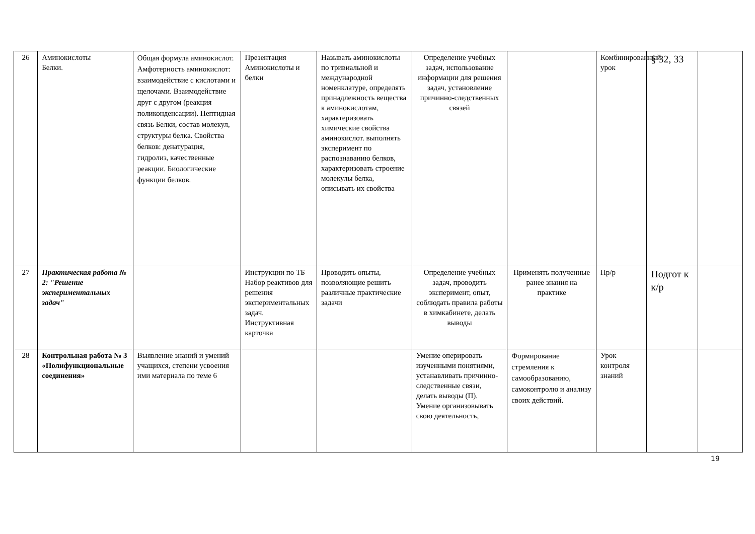| 26 | Аминокислоты Белки. | Общая формула аминокислот. Амфотерность аминокислот: взаимодействие с кислотами и щелочами. Взаимодействие друг с другом (реакция поликонденсации). Пептидная связь Белки, состав молекул, структуры белка. Свойства белков: денатурация, гидролиз, качественные реакции. Биологические функции белков. | Презентация Аминокислоты и белки | Называть аминокислоты по тривиальной и международной номенклатуре, определять принадлежность вещества к аминокислотам, характеризовать химические свойства аминокислот. выполнять эксперимент по распознаванию белков, характеризовать строение молекулы белка, описывать их свойства | Определение учебных задач, использование информации для решения задач, установление причинно-следственных связей | | Комбинированный урок | § 32, 33 | |
| 27 | Практическая работа № 2: "Решение экспериментальных задач" | | Инструкции по ТБ Набор реактивов для решения экспериментальных задач. Инструктивная карточка | Проводить опыты, позволяющие решить различные практические задачи | Определение учебных задач, проводить эксперимент, опыт, соблюдать правила работы в химкабинете, делать выводы | Применять полученные ранее знания на практике | Пр/р | Подгот к к/р | |
| 28 | Контрольная работа № 3 «Полифункциональные соединения» | Выявление знаний и умений учащихся, степени усвоения ими материала по теме 6 | | | Умение оперировать изученными понятиями, устанавливать причинно-следственные связи, делать выводы (П). Умение организовывать свою деятельность, | Формирование стремления к самообразованию, самоконтролю и анализу своих действий. | Урок контроля знаний | | |
19